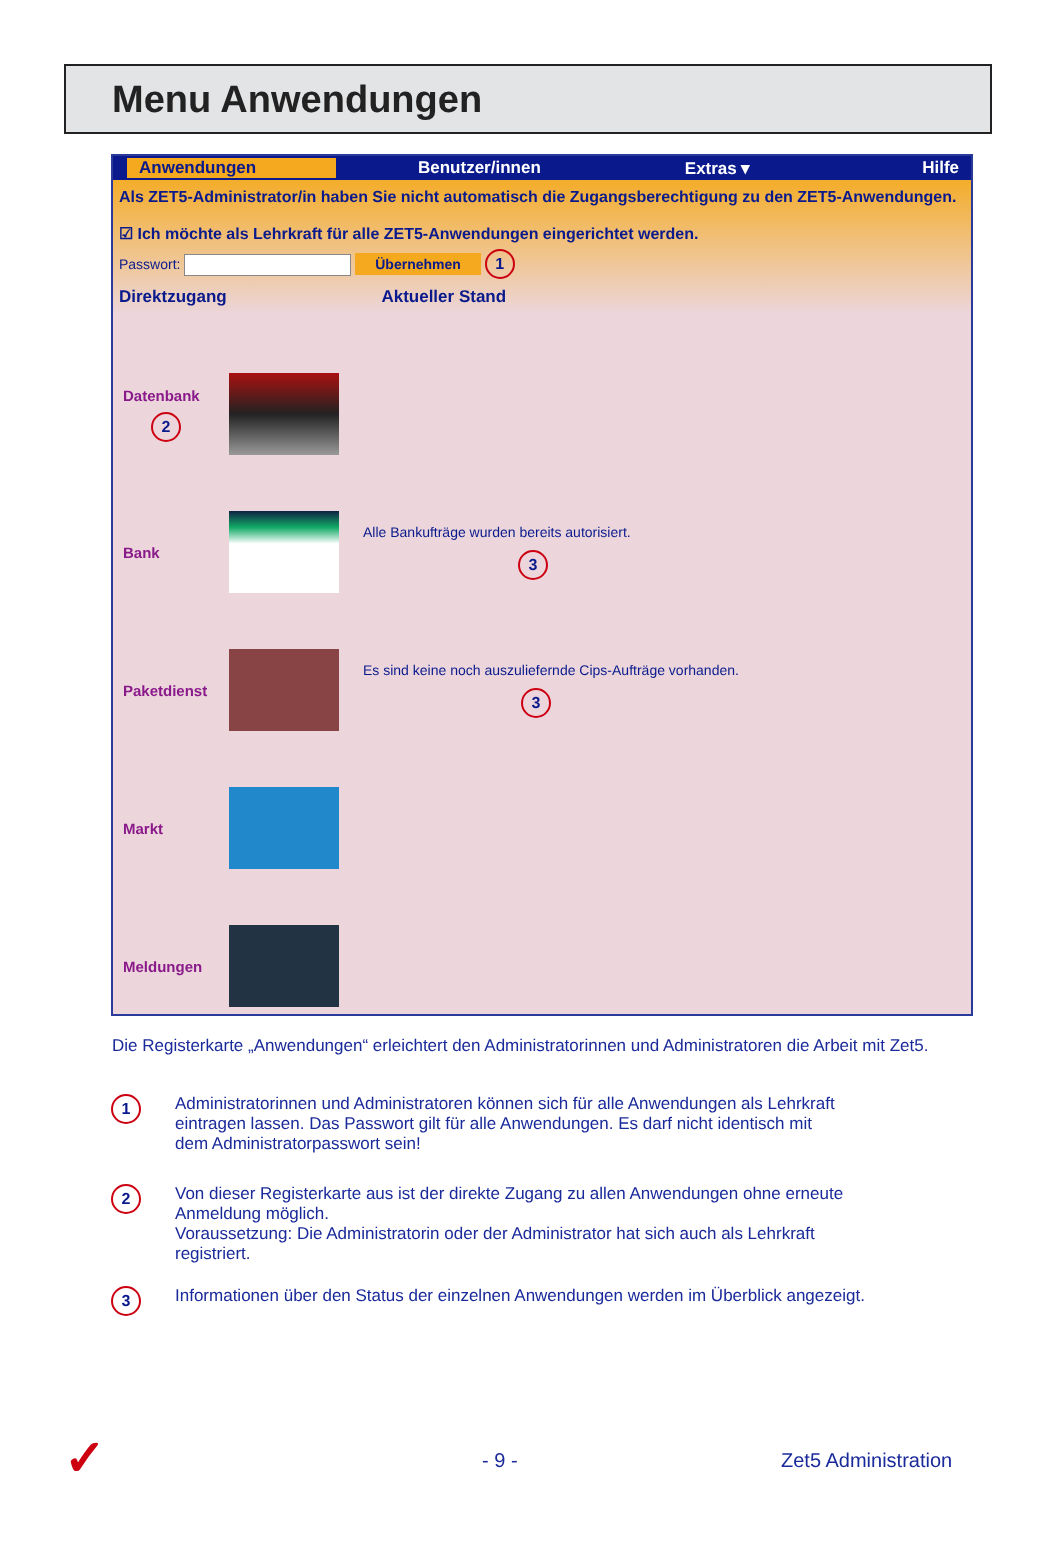Menu Anwendungen
Anwendungen Benutzer/innen Extras ▾ Hilfe
Als ZET5-Administrator/in haben Sie nicht automatisch die Zugangsberechtigung zu den ZET5-Anwendungen.
☑ Ich möchte als Lehrkraft für alle ZET5-Anwendungen eingerichtet werden.
Passwort: Übernehmen 1
Direktzugang Aktueller Stand
Datenbank
2
Bank
Alle Bankufträge wurden bereits autorisiert.
3
Paketdienst
Es sind keine noch auszuliefernde Cips-Aufträge vorhanden.
3
Markt
Meldungen
Die Registerkarte „Anwendungen“ erleichtert den Administratorinnen und Administratoren die Arbeit mit Zet5.
1
Administratorinnen und Administratoren können sich für alle Anwendungen als Lehrkraft
eintragen lassen. Das Passwort gilt für alle Anwendungen. Es darf nicht identisch mit
dem Administratorpasswort sein!
2
Von dieser Registerkarte aus ist der direkte Zugang zu allen Anwendungen ohne erneute
Anmeldung möglich.
Voraussetzung: Die Administratorin oder der Administrator hat sich auch als Lehrkraft
registriert.
3
Informationen über den Status der einzelnen Anwendungen werden im Überblick angezeigt.
✓ - 9 - Zet5 Administration